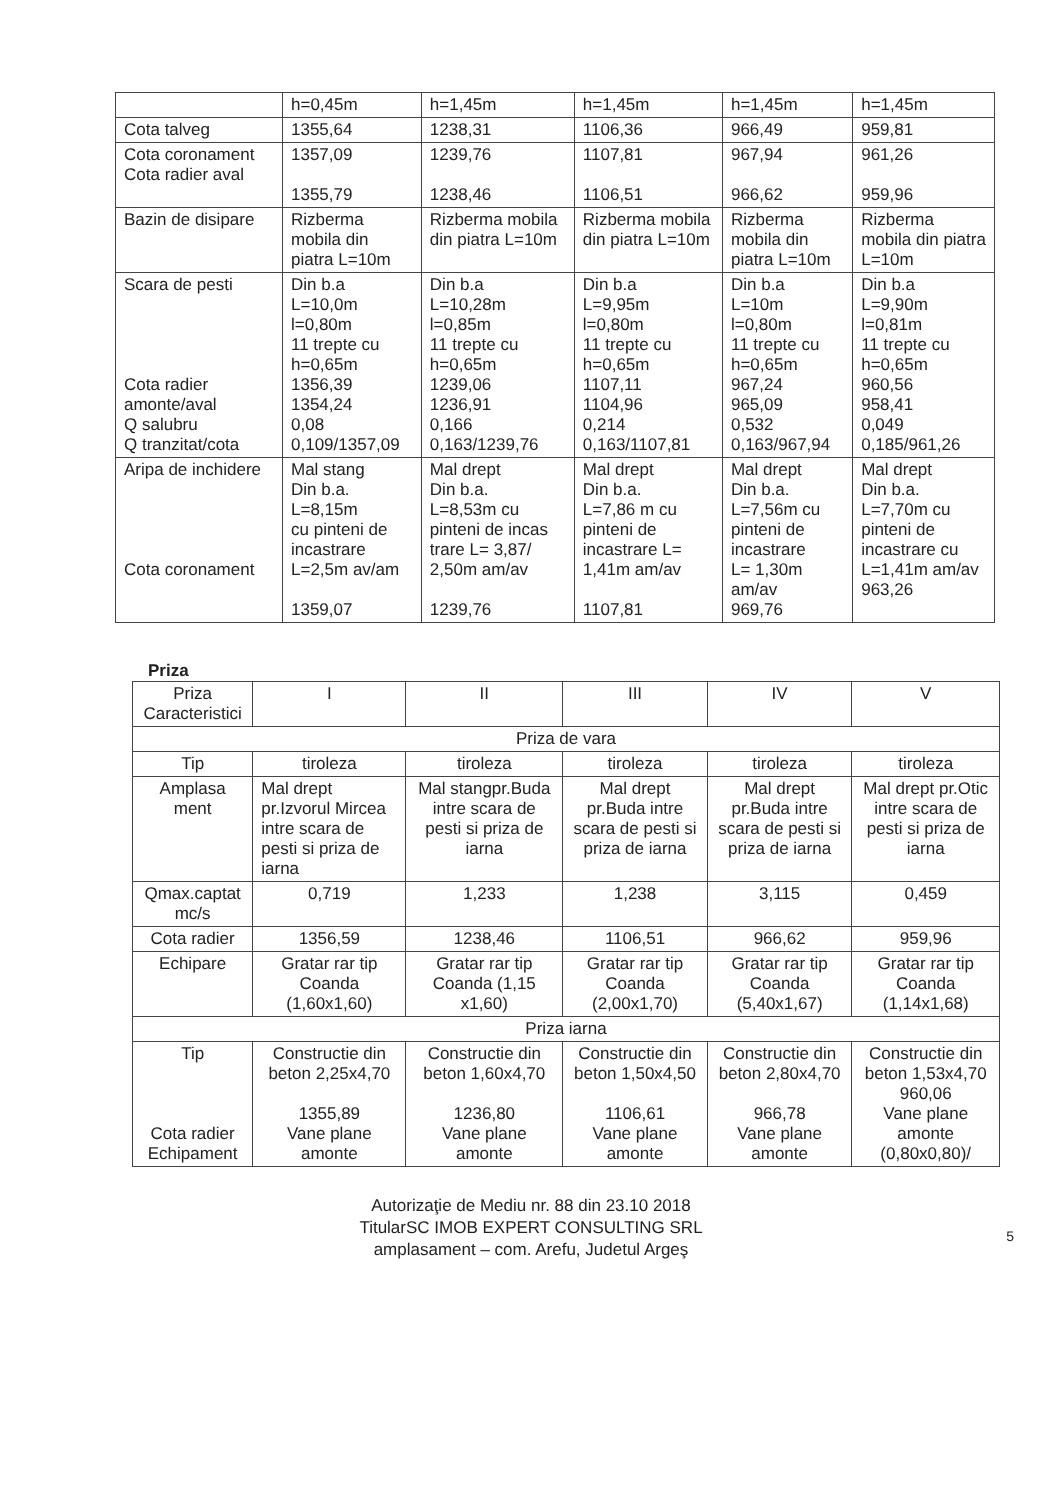| | h=0,45m | h=1,45m | h=1,45m | h=1,45m | h=1,45m |
| Cota talveg | 1355,64 | 1238,31 | 1106,36 | 966,49 | 959,81 |
| Cota coronament Cota radier aval | 1357,09 1355,79 | 1239,76 1238,46 | 1107,81 1106,51 | 967,94 966,62 | 961,26 959,96 |
| Bazin de disipare | Rizberma mobila din piatra L=10m | Rizberma mobila din piatra L=10m | Rizberma mobila din piatra L=10m | Rizberma mobila din piatra L=10m | Rizberma mobila din piatra L=10m |
| Scara de pesti Cota radier amonte/aval Q salubru Q tranzitat/cota | Din b.a L=10,0m l=0,80m 11 trepte cu h=0,65m 1356,39 1354,24 0,08 0,109/1357,09 | Din b.a L=10,28m l=0,85m 11 trepte cu h=0,65m 1239,06 1236,91 0,166 0,163/1239,76 | Din b.a L=9,95m l=0,80m 11 trepte cu h=0,65m 1107,11 1104,96 0,214 0,163/1107,81 | Din b.a L=10m l=0,80m 11 trepte cu h=0,65m 967,24 965,09 0,532 0,163/967,94 | Din b.a L=9,90m l=0,81m 11 trepte cu h=0,65m 960,56 958,41 0,049 0,185/961,26 |
| Aripa de inchidere Cota coronament | Mal stang Din b.a. L=8,15m cu pinteni de incastrare L=2,5m av/am 1359,07 | Mal drept Din b.a. L=8,53m cu pinteni de incas trare L= 3,87/ 2,50m am/av 1239,76 | Mal drept Din b.a. L=7,86 m cu pinteni de incastrare L= 1,41m am/av 1107,81 | Mal drept Din b.a. L=7,56m cu pinteni de incastrare L= 1,30m am/av 969,76 | Mal drept Din b.a. L=7,70m cu pinteni de incastrare cu L=1,41m am/av 963,26 |
Priza
| Priza Caracteristici | I | II | III | IV | V |
| --- | --- | --- | --- | --- | --- |
| Priza de vara | | | | | |
| Tip | tiroleza | tiroleza | tiroleza | tiroleza | tiroleza |
| Amplasa ment | Mal drept pr.Izvorul Mircea intre scara de pesti si priza de iarna | Mal stangpr.Buda intre scara de pesti si priza de iarna | Mal drept pr.Buda intre scara de pesti si priza de iarna | Mal drept pr.Buda intre scara de pesti si priza de iarna | Mal drept pr.Otic intre scara de pesti si priza de iarna |
| Qmax.captat mc/s | 0,719 | 1,233 | 1,238 | 3,115 | 0,459 |
| Cota radier | 1356,59 | 1238,46 | 1106,51 | 966,62 | 959,96 |
| Echipare | Gratar rar tip Coanda (1,60x1,60) | Gratar rar tip Coanda (1,15 x1,60) | Gratar rar tip Coanda (2,00x1,70) | Gratar rar tip Coanda (5,40x1,67) | Gratar rar tip Coanda (1,14x1,68) |
| Priza iarna | | | | | |
| Tip Cota radier Echipament | Constructie din beton 2,25x4,70 1355,89 Vane plane amonte | Constructie din beton 1,60x4,70 1236,80 Vane plane amonte | Constructie din beton 1,50x4,50 1106,61 Vane plane amonte | Constructie din beton 2,80x4,70 966,78 Vane plane amonte | Constructie din beton 1,53x4,70 960,06 Vane plane amonte (0,80x0,80)/ |
5
Autorizaţie de Mediu nr. 88 din 23.10 2018
TitularSC IMOB EXPERT CONSULTING SRL
amplasament – com. Arefu, Judetul Argeş